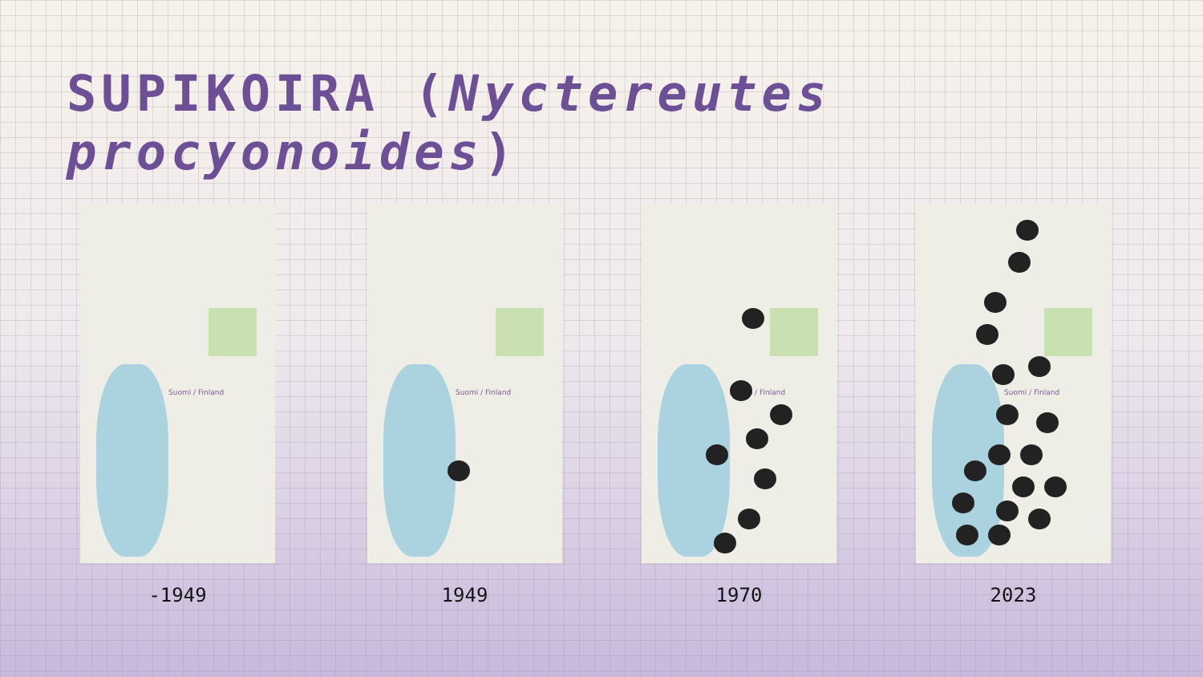SUPIKOIRA (Nyctereutes procyonoides)
Suomi / Finland
-1949
Suomi / Finland
1949
Suomi / Finland
1970
Suomi / Finland
2023